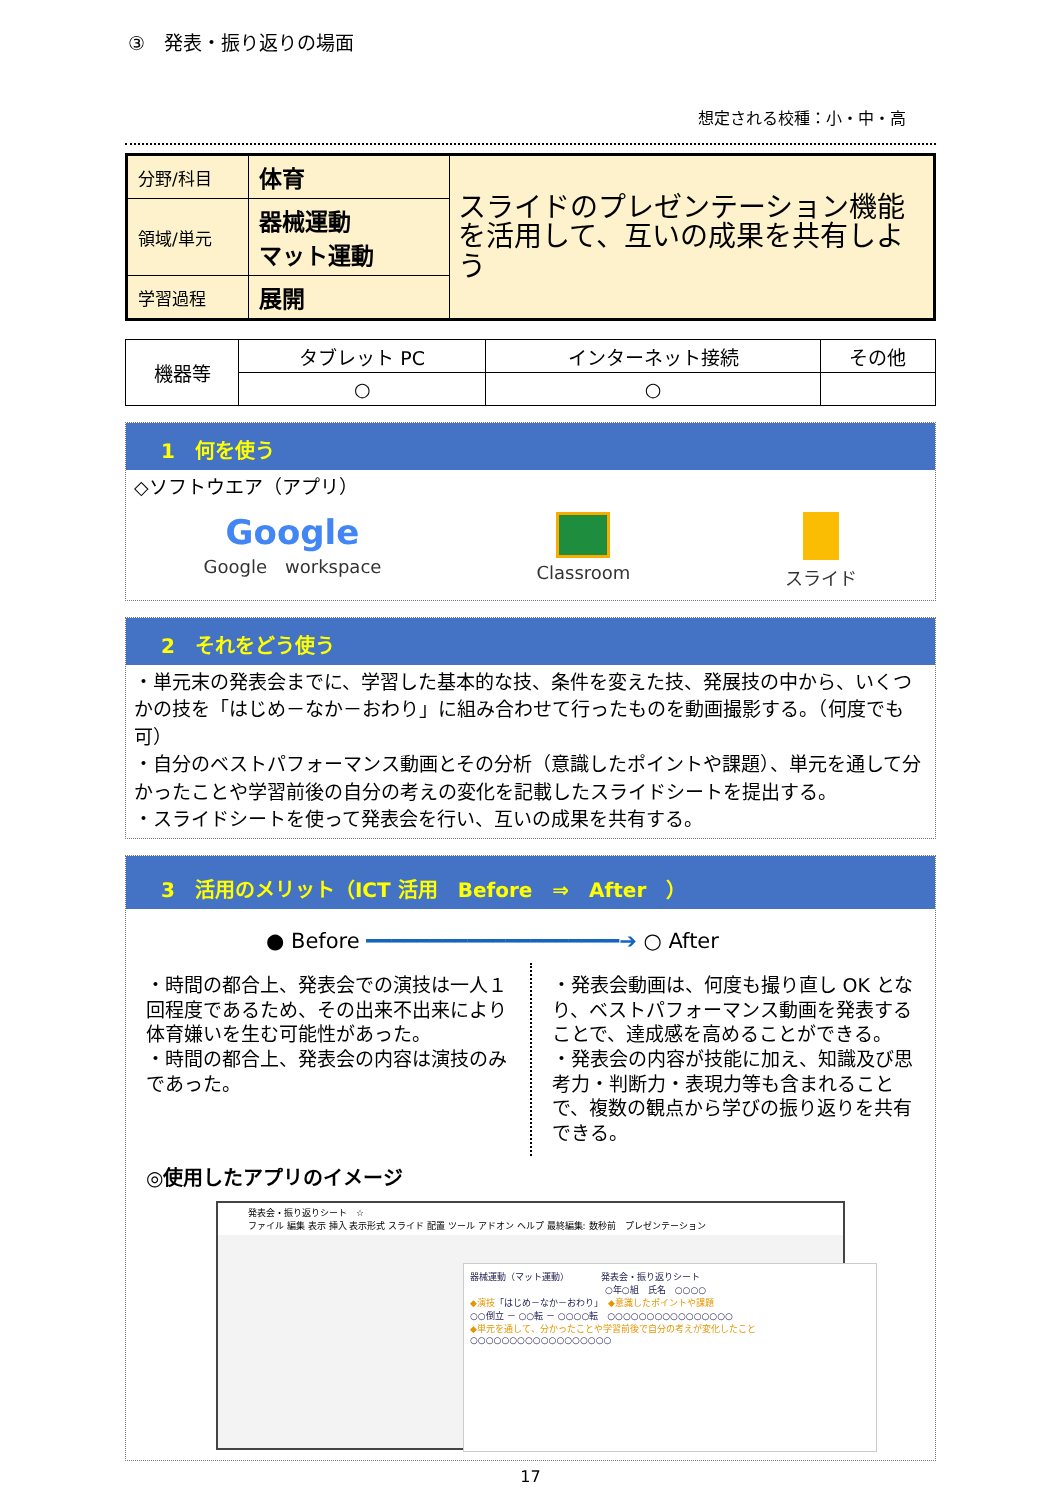③　発表・振り返りの場面
想定される校種：小・中・高
| 分野/科目 | 体育 | スライドのプレゼンテーション機能を活用して、互いの成果を共有しよう |
| 領域/単元 | 器械運動 マット運動 | |
| 学習過程 | 展開 | |
| 機器等 | タブレット PC | インターネット接続 | その他 |
| | ○ | ○ | |
1　何を使う
◇ソフトウエア（アプリ）
Google
Google　workspace
Classroom
スライド
2　それをどう使う
・単元末の発表会までに、学習した基本的な技、条件を変えた技、発展技の中から、いくつかの技を「はじめ－なか－おわり」に組み合わせて行ったものを動画撮影する。（何度でも可）
・自分のベストパフォーマンス動画とその分析（意識したポイントや課題）、単元を通して分かったことや学習前後の自分の考えの変化を記載したスライドシートを提出する。
・スライドシートを使って発表会を行い、互いの成果を共有する。
3　活用のメリット（ICT 活用　Before　⇒　After　）
● Before ━━━━━━━━━━━━━━━━━━━━➔ ○ After
・時間の都合上、発表会での演技は一人１回程度であるため、その出来不出来により体育嫌いを生む可能性があった。
・時間の都合上、発表会の内容は演技のみであった。
・発表会動画は、何度も撮り直し OK となり、ベストパフォーマンス動画を発表することで、達成感を高めることができる。
・発表会の内容が技能に加え、知識及び思考力・判断力・表現力等も含まれることで、複数の観点から学びの振り返りを共有できる。
◎使用したアプリのイメージ
発表会・振り返りシート　☆
ファイル 編集 表示 挿入 表示形式 スライド 配置 ツール アドオン ヘルプ 最終編集: 数秒前　プレゼンテーション
器械運動（マット運動）　　　　発表会・振り返りシート
　　　　　　　　　　　　　　　○年○組　氏名　○○○○
◆演技「はじめ－なか－おわり」　◆意識したポイントや課題
○○倒立 － ○○転 － ○○○○転　○○○○○○○○○○○○○○○○
◆単元を通して、分かったことや学習前後で自分の考えが変化したこと
○○○○○○○○○○○○○○○○○○
17